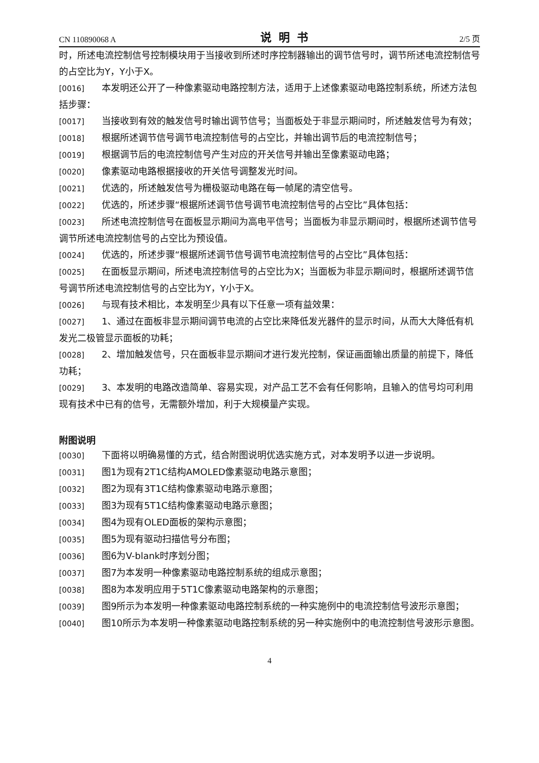CN 110890068 A 说明书 2/5 页
时，所述电流控制信号控制模块用于当接收到所述时序控制器输出的调节信号时，调节所述电流控制信号的占空比为Y，Y小于X。
[0016] 本发明还公开了一种像素驱动电路控制方法，适用于上述像素驱动电路控制系统，所述方法包括步骤：
[0017] 当接收到有效的触发信号时输出调节信号；当面板处于非显示期间时，所述触发信号为有效；
[0018] 根据所述调节信号调节电流控制信号的占空比，并输出调节后的电流控制信号；
[0019] 根据调节后的电流控制信号产生对应的开关信号并输出至像素驱动电路；
[0020] 像素驱动电路根据接收的开关信号调整发光时间。
[0021] 优选的，所述触发信号为栅极驱动电路在每一帧尾的清空信号。
[0022] 优选的，所述步骤“根据所述调节信号调节电流控制信号的占空比”具体包括：
[0023] 所述电流控制信号在面板显示期间为高电平信号；当面板为非显示期间时，根据所述调节信号调节所述电流控制信号的占空比为预设值。
[0024] 优选的，所述步骤“根据所述调节信号调节电流控制信号的占空比”具体包括：
[0025] 在面板显示期间，所述电流控制信号的占空比为X；当面板为非显示期间时，根据所述调节信号调节所述电流控制信号的占空比为Y，Y小于X。
[0026] 与现有技术相比，本发明至少具有以下任意一项有益效果：
[0027] 1、通过在面板非显示期间调节电流的占空比来降低发光器件的显示时间，从而大大降低有机发光二极管显示面板的功耗；
[0028] 2、增加触发信号，只在面板非显示期间才进行发光控制，保证画面输出质量的前提下，降低功耗；
[0029] 3、本发明的电路改造简单、容易实现，对产品工艺不会有任何影响，且输入的信号均可利用现有技术中已有的信号，无需额外增加，利于大规模量产实现。
附图说明
[0030] 下面将以明确易懂的方式，结合附图说明优选实施方式，对本发明予以进一步说明。
[0031] 图1为现有2T1C结构AMOLED像素驱动电路示意图；
[0032] 图2为现有3T1C结构像素驱动电路示意图；
[0033] 图3为现有5T1C结构像素驱动电路示意图；
[0034] 图4为现有OLED面板的架构示意图；
[0035] 图5为现有驱动扫描信号分布图；
[0036] 图6为V-blank时序划分图；
[0037] 图7为本发明一种像素驱动电路控制系统的组成示意图；
[0038] 图8为本发明应用于5T1C像素驱动电路架构的示意图；
[0039] 图9所示为本发明一种像素驱动电路控制系统的一种实施例中的电流控制信号波形示意图；
[0040] 图10所示为本发明一种像素驱动电路控制系统的另一种实施例中的电流控制信号波形示意图。
4